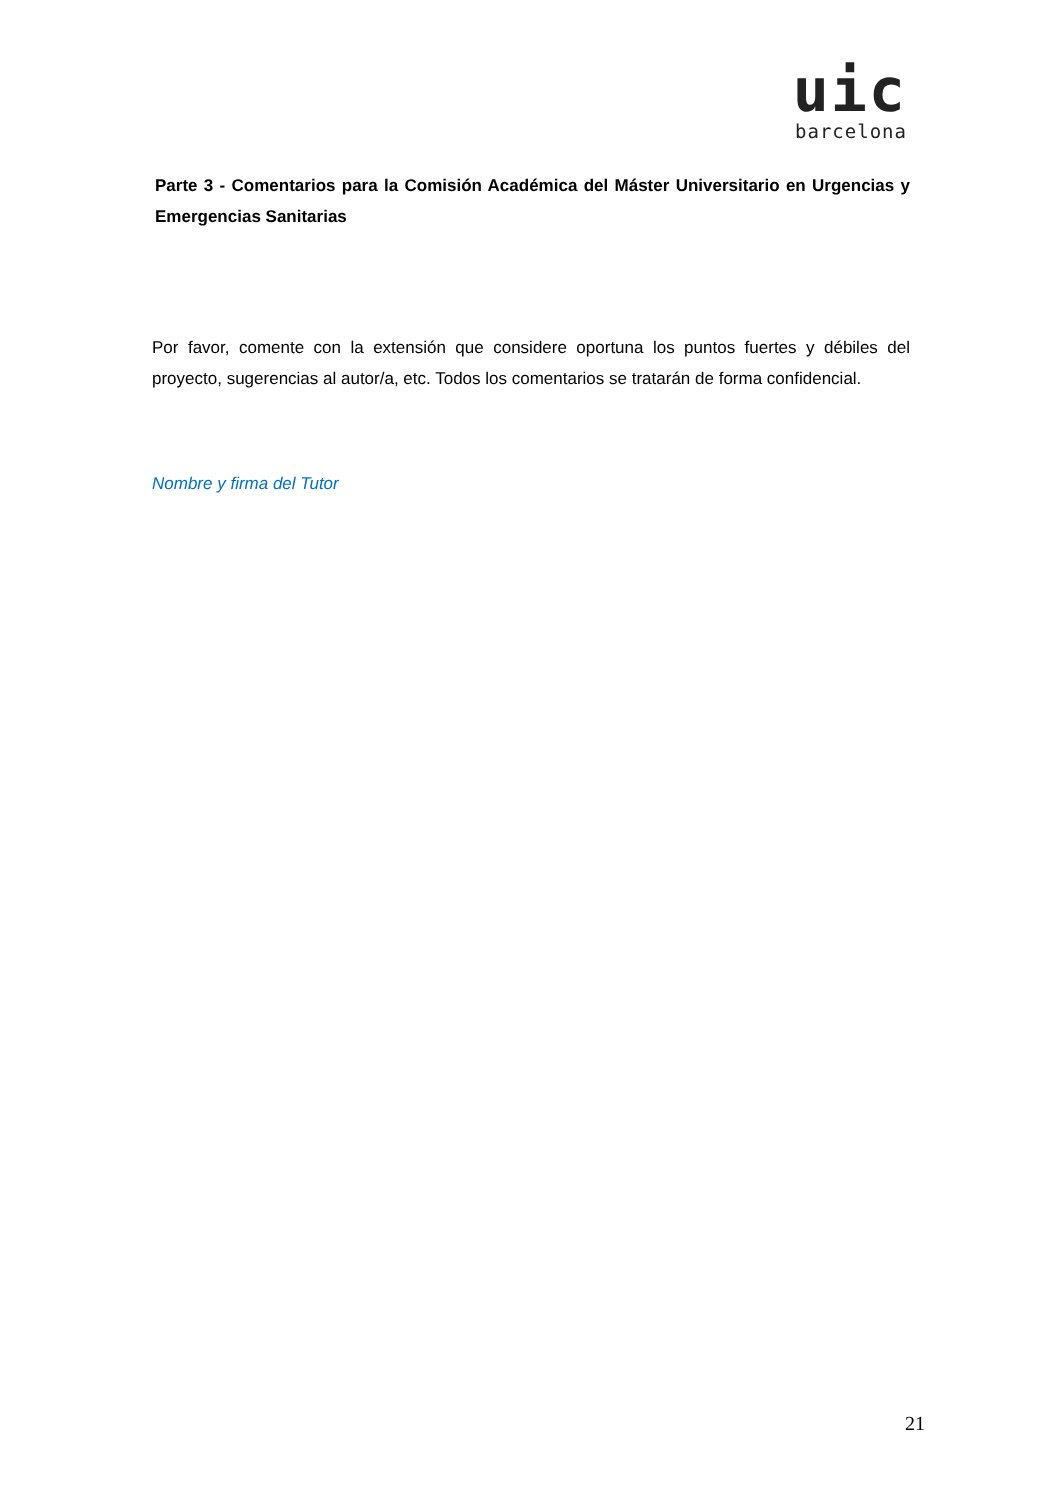uic
barcelona
Parte 3 - Comentarios para la Comisión Académica del Máster Universitario en Urgencias y Emergencias Sanitarias
Por favor, comente con la extensión que considere oportuna los puntos fuertes y débiles del proyecto, sugerencias al autor/a, etc. Todos los comentarios se tratarán de forma confidencial.
Nombre y firma del Tutor
21